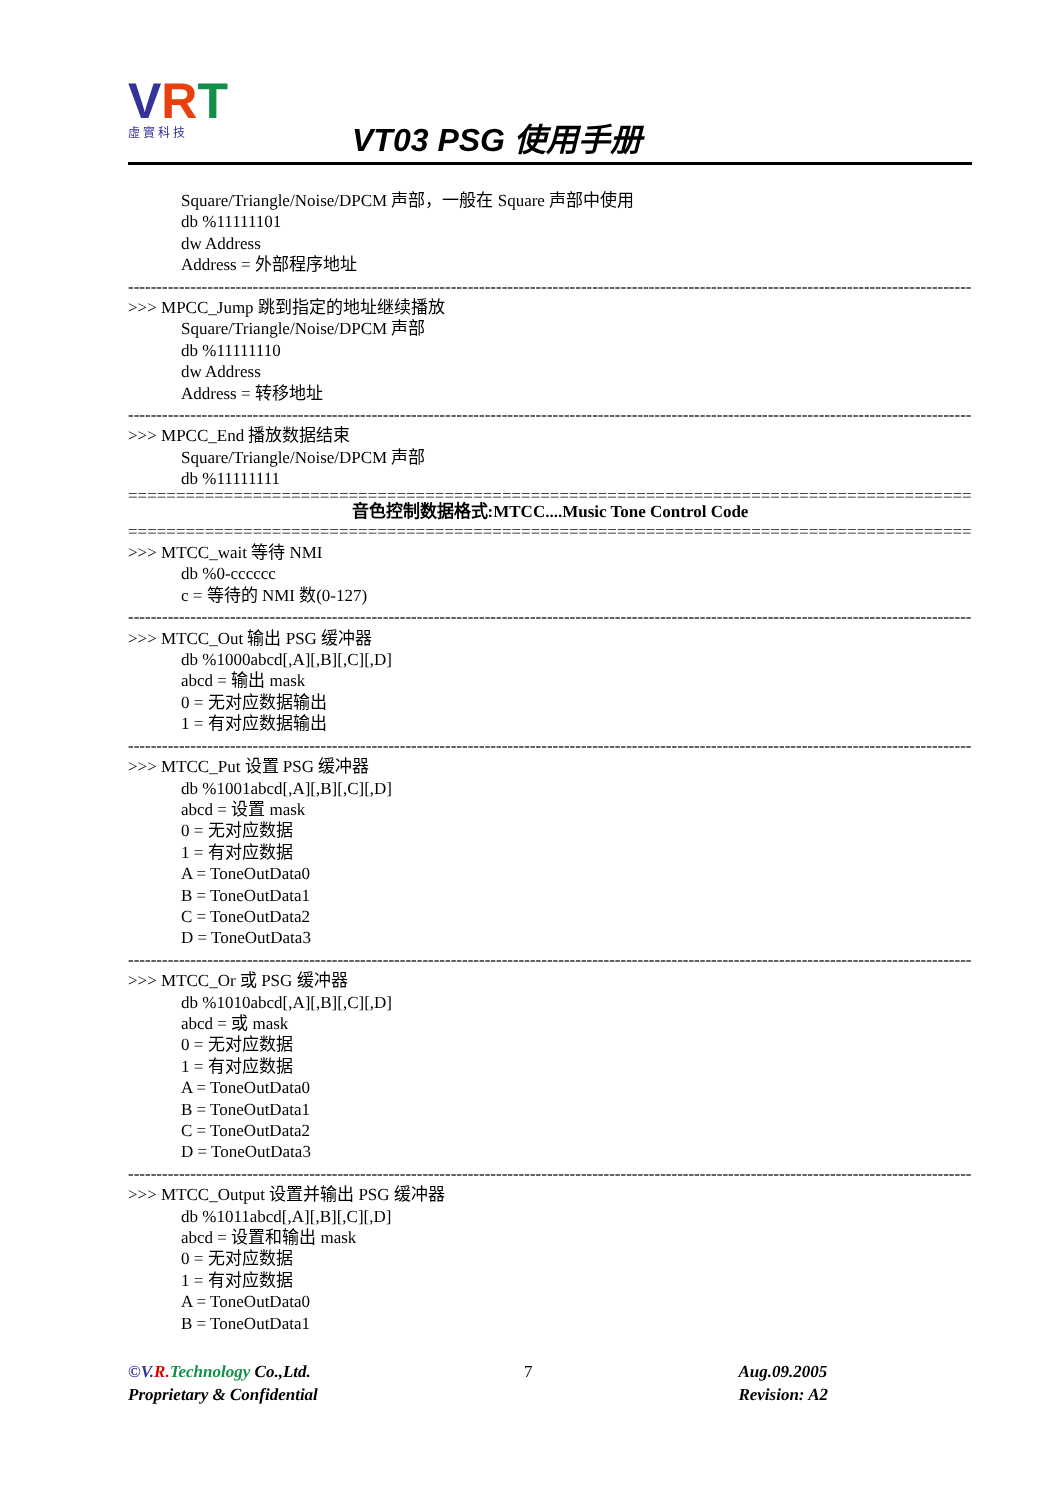VRT
虛實科技
VT03 PSG 使用手册
Square/Triangle/Noise/DPCM 声部，一般在 Square 声部中使用
db %11111101
dw Address
Address = 外部程序地址
------------------------------------------------------------------------------------------------------------------------------------------------------
>>> MPCC_Jump 跳到指定的地址继续播放
Square/Triangle/Noise/DPCM 声部
db %11111110
dw Address
Address = 转移地址
------------------------------------------------------------------------------------------------------------------------------------------------------
>>> MPCC_End 播放数据结束
Square/Triangle/Noise/DPCM 声部
db %11111111
==================================================================================================
音色控制数据格式:MTCC....Music Tone Control Code
==================================================================================================
>>> MTCC_wait 等待 NMI
db %0-cccccc
c = 等待的 NMI 数(0-127)
------------------------------------------------------------------------------------------------------------------------------------------------------
>>> MTCC_Out 输出 PSG 缓冲器
db %1000abcd[,A][,B][,C][,D]
abcd = 输出 mask
0 = 无对应数据输出
1 = 有对应数据输出
------------------------------------------------------------------------------------------------------------------------------------------------------
>>> MTCC_Put 设置 PSG 缓冲器
db %1001abcd[,A][,B][,C][,D]
abcd = 设置 mask
0 = 无对应数据
1 = 有对应数据
A = ToneOutData0
B = ToneOutData1
C = ToneOutData2
D = ToneOutData3
------------------------------------------------------------------------------------------------------------------------------------------------------
>>> MTCC_Or 或 PSG 缓冲器
db %1010abcd[,A][,B][,C][,D]
abcd = 或 mask
0 = 无对应数据
1 = 有对应数据
A = ToneOutData0
B = ToneOutData1
C = ToneOutData2
D = ToneOutData3
------------------------------------------------------------------------------------------------------------------------------------------------------
>>> MTCC_Output 设置并输出 PSG 缓冲器
db %1011abcd[,A][,B][,C][,D]
abcd = 设置和输出 mask
0 = 无对应数据
1 = 有对应数据
A = ToneOutData0
B = ToneOutData1
©V. R. Technology Co.,Ltd.
Proprietary & Confidential
7 Aug.09.2005
Revision: A2